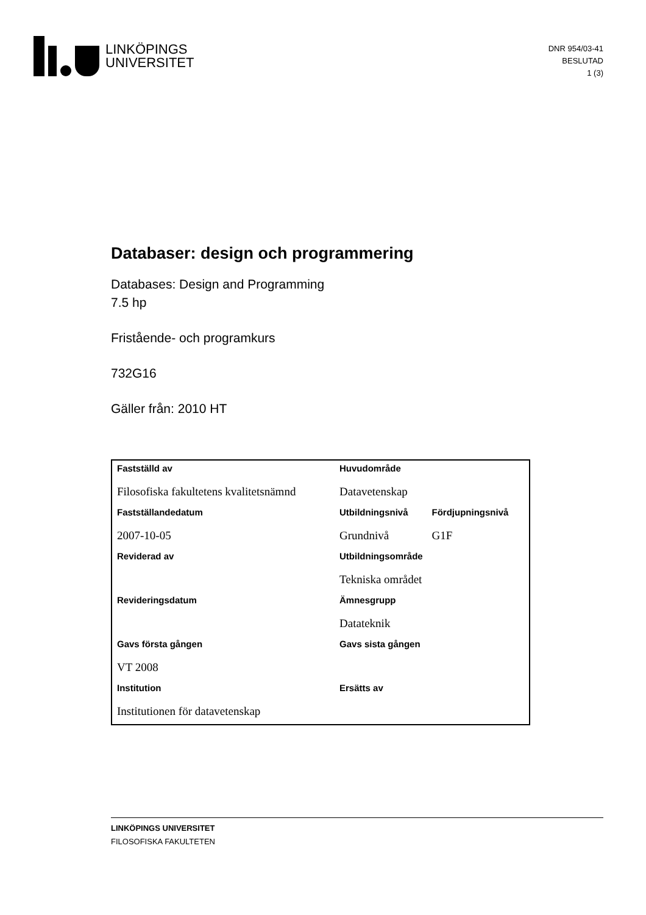LINKÖPINGS
UNIVERSITET
DNR 954/03-41
BESLUTAD
1 (3)
Databaser: design och programmering
Databases: Design and Programming
7.5 hp
Fristående- och programkurs
732G16
Gäller från: 2010 HT
| Fastställd av | Huvudområde | |
| --- | --- | --- |
| Filosofiska fakultetens kvalitetsnämnd | Datavetenskap | |
| Fastställandedatum | Utbildningsnivå | Fördjupningsnivå |
| 2007-10-05 | Grundnivå | G1F |
| Reviderad av | Utbildningsområde | |
| | Tekniska området | |
| Revideringsdatum | Ämnesgrupp | |
| | Datateknik | |
| Gavs första gången | Gavs sista gången | |
| VT 2008 | | |
| Institution | Ersätts av | |
| Institutionen för datavetenskap | | |
LINKÖPINGS UNIVERSITET
FILOSOFISKA FAKULTETEN